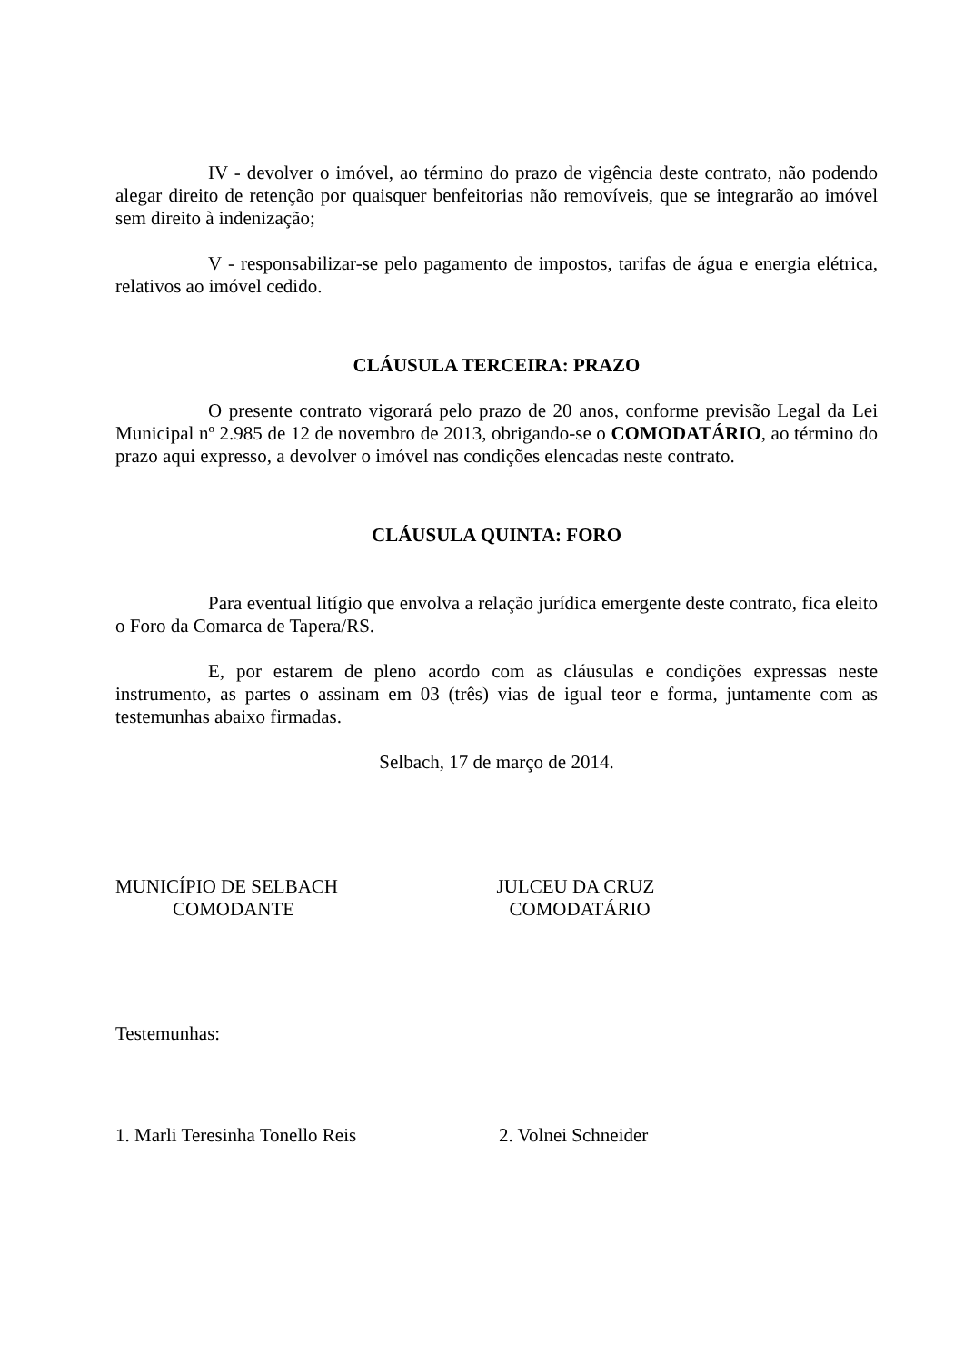IV - devolver o imóvel, ao término do prazo de vigência deste contrato, não podendo alegar direito de retenção por quaisquer benfeitorias não removíveis, que se integrarão ao imóvel sem direito à indenização;
V - responsabilizar-se pelo pagamento de impostos, tarifas de água e energia elétrica, relativos ao imóvel cedido.
CLÁUSULA TERCEIRA: PRAZO
O presente contrato vigorará pelo prazo de 20 anos, conforme previsão Legal da Lei Municipal nº 2.985 de 12 de novembro de 2013, obrigando-se o COMODATÁRIO, ao término do prazo aqui expresso, a devolver o imóvel nas condições elencadas neste contrato.
CLÁUSULA QUINTA: FORO
Para eventual litígio que envolva a relação jurídica emergente deste contrato, fica eleito o Foro da Comarca de Tapera/RS.
E, por estarem de pleno acordo com as cláusulas e condições expressas neste instrumento, as partes o assinam em 03 (três) vias de igual teor e forma, juntamente com as testemunhas abaixo firmadas.
Selbach, 17 de março de 2014.
MUNICÍPIO DE SELBACH
COMODANTE
JULCEU DA CRUZ
COMODATÁRIO
Testemunhas:
1. Marli Teresinha Tonello Reis 2. Volnei Schneider